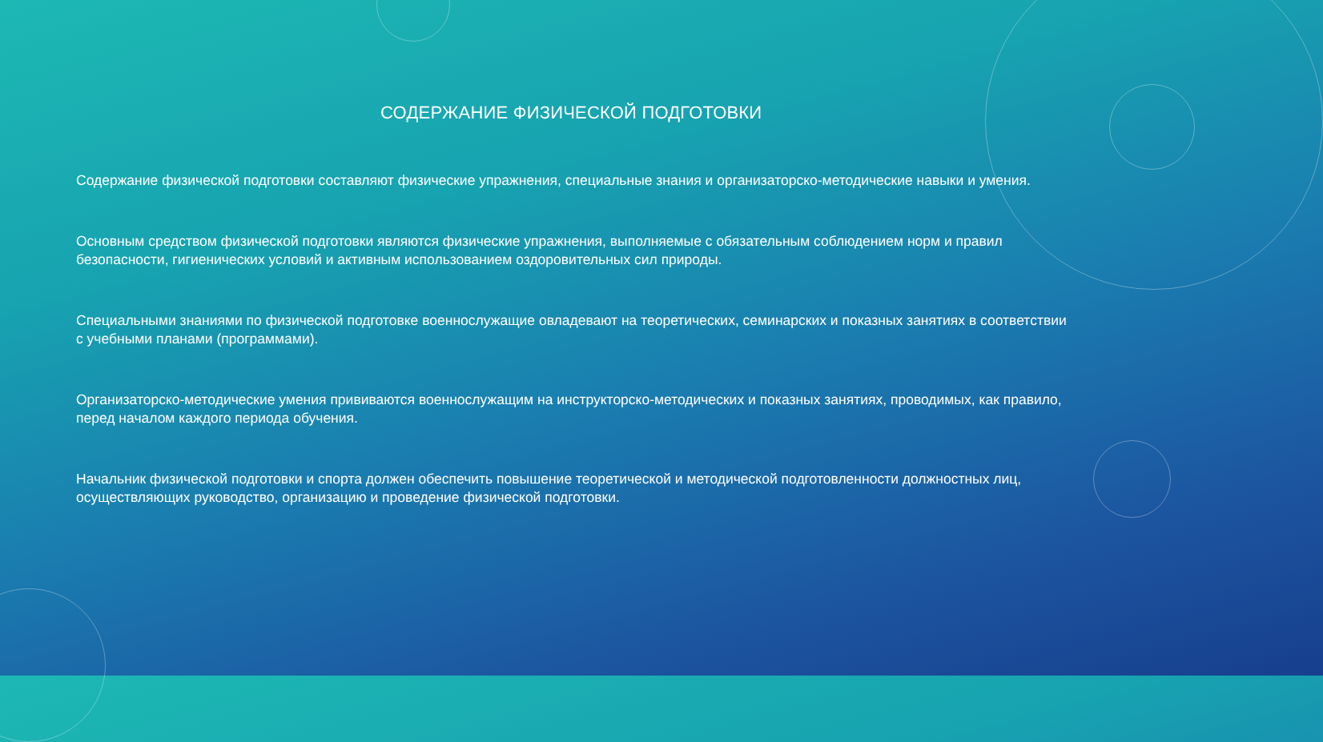СОДЕРЖАНИЕ ФИЗИЧЕСКОЙ ПОДГОТОВКИ
Содержание физической подготовки составляют физические упражнения, специальные знания и организаторско-методические навыки и умения.
Основным средством физической подготовки являются физические упражнения, выполняемые с обязательным соблюдением норм и правил безопасности, гигиенических условий и активным использованием оздоровительных сил природы.
Специальными знаниями по физической подготовке военнослужащие овладевают на теоретических, семинарских и показных занятиях в соответствии с учебными планами (программами).
Организаторско-методические умения прививаются военнослужащим на инструкторско-методических и показных занятиях, проводимых, как правило, перед началом каждого периода обучения.
Начальник физической подготовки и спорта должен обеспечить повышение теоретической и методической подготовленности должностных лиц, осуществляющих руководство, организацию и проведение физической подготовки.